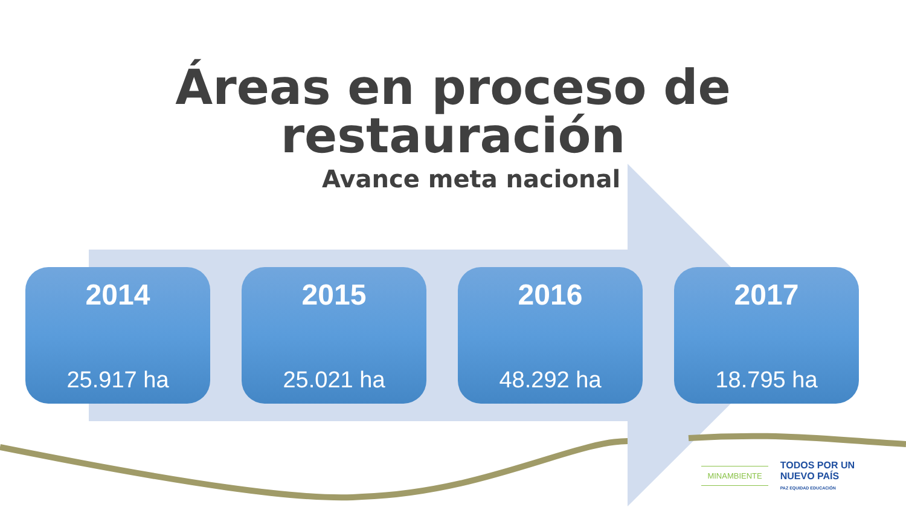Áreas en proceso de restauración
Avance meta nacional
2014
25.917 ha
2015
25.021 ha
2016
48.292 ha
2017
18.795 ha
MINAMBIENTE
TODOS POR UN
NUEVO PAÍS
PAZ EQUIDAD EDUCACIÓN